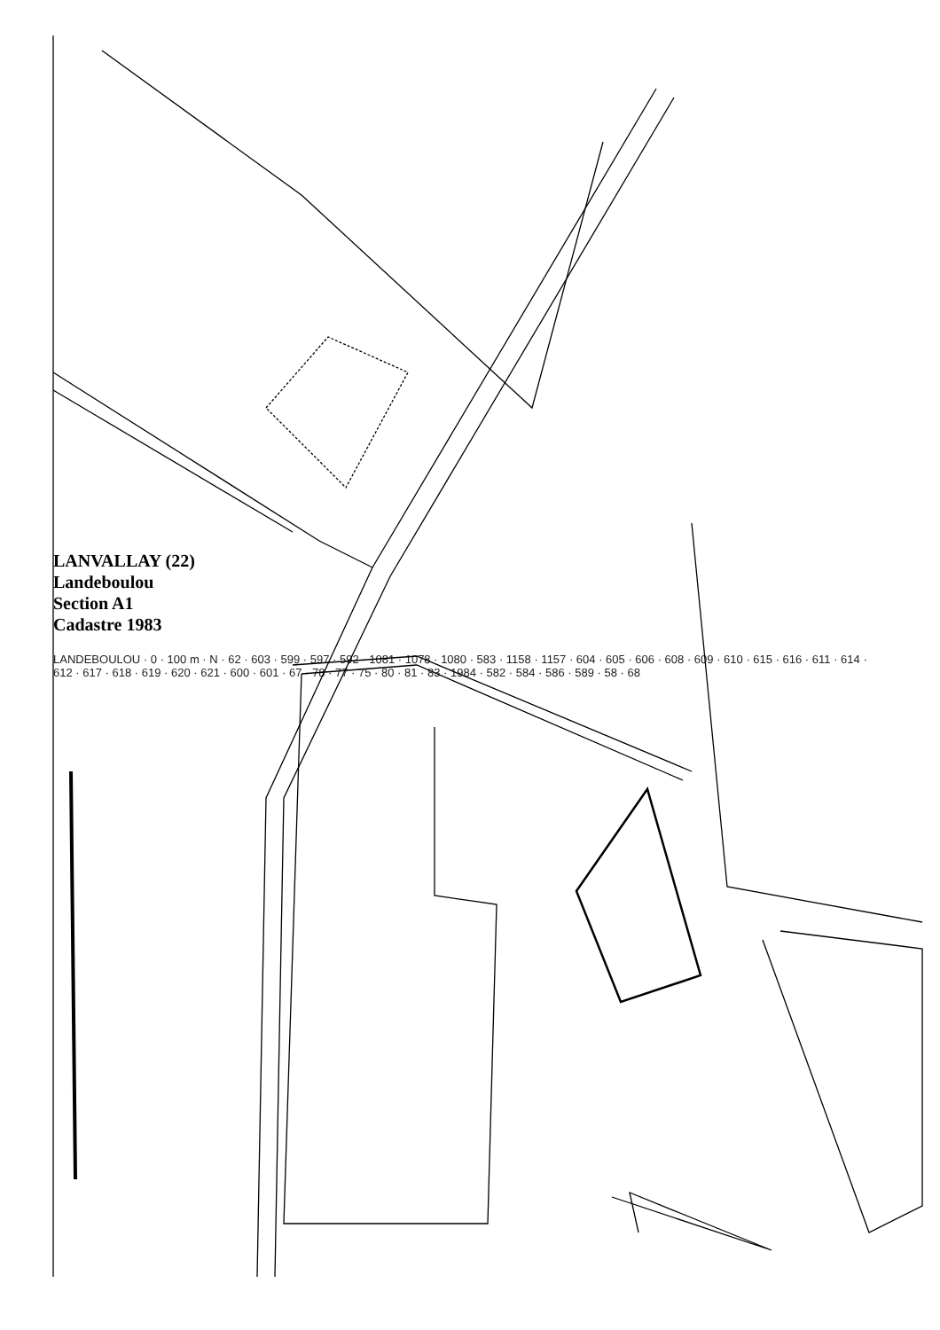LANVALLAY (22)
Landeboulou
Section A1
Cadastre 1983
LANDEBOULOU · 0 · 100 m · N · 62 · 603 · 599 · 597 · 592 · 1081 · 1078 · 1080 · 583 · 1158 · 1157 · 604 · 605 · 606 · 608 · 609 · 610 · 615 · 616 · 611 · 614 · 612 · 617 · 618 · 619 · 620 · 621 · 600 · 601 · 67 · 78 · 77 · 75 · 80 · 81 · 83 · 1984 · 582 · 584 · 586 · 589 · 58 · 68